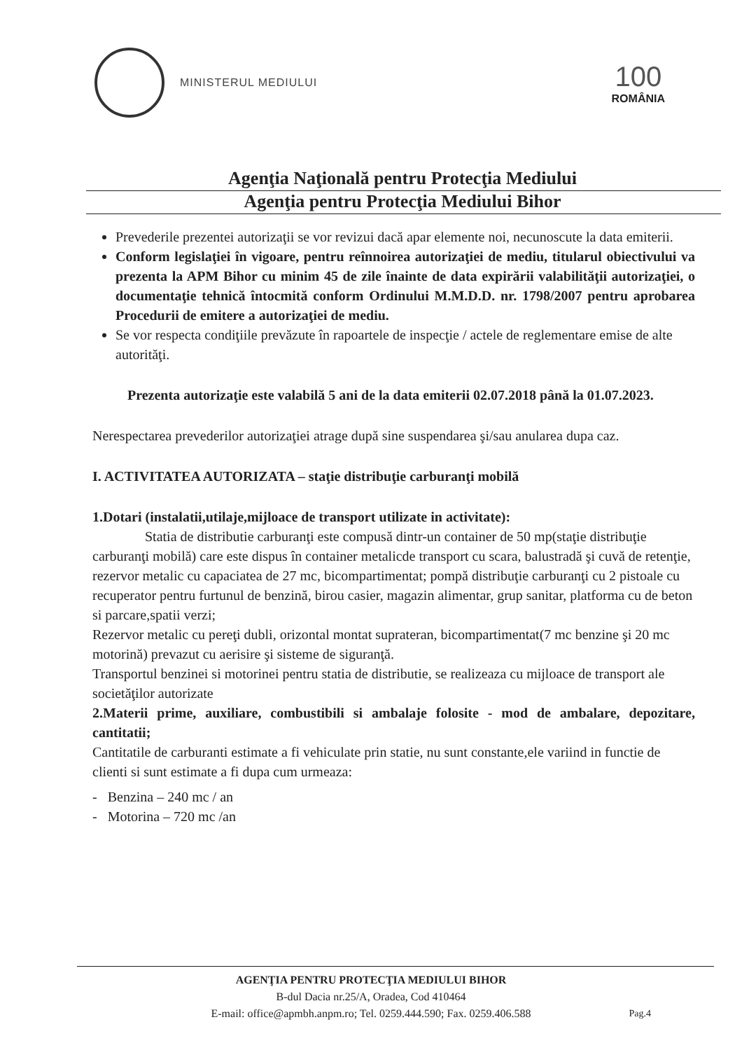MINISTERUL MEDIULUI
100
ROMÂNIA
Agenţia Naţională pentru Protecţia Mediului
Agenţia pentru Protecţia Mediului Bihor
Prevederile prezentei autorizaţii se vor revizui dacă apar elemente noi, necunoscute la data emiterii.
Conform legislaţiei în vigoare, pentru reînnoirea autorizaţiei de mediu, titularul obiectivului va prezenta la APM Bihor cu minim 45 de zile înainte de data expirării valabilităţii autorizaţiei, o documentaţie tehnică întocmită conform Ordinului M.M.D.D. nr. 1798/2007 pentru aprobarea Procedurii de emitere a autorizaţiei de mediu.
Se vor respecta condiţiile prevăzute în rapoartele de inspecţie / actele de reglementare emise de alte autorităţi.
Prezenta autorizaţie este valabilă 5 ani de la data emiterii 02.07.2018 până la 01.07.2023.
Nerespectarea prevederilor autorizaţiei atrage după sine suspendarea şi/sau anularea dupa caz.
I. ACTIVITATEA AUTORIZATA – staţie distribuţie carburanţi mobilă
1.Dotari (instalatii,utilaje,mijloace de transport utilizate in activitate):
Statia de distributie carburanţi este compusă dintr-un container de 50 mp(staţie distribuţie carburanţi mobilă) care este dispus în container metalicde transport cu scara, balustradă şi cuvă de retenţie, rezervor metalic cu capaciatea de 27 mc, bicompartimentat; pompă distribuţie carburanţi cu 2 pistoale cu recuperator pentru furtunul de benzină, birou casier, magazin alimentar, grup sanitar, platforma cu de beton si parcare,spatii verzi;
Rezervor metalic cu pereţi dubli, orizontal montat suprateran, bicompartimentat(7 mc benzine şi 20 mc motorină) prevazut cu aerisire şi sisteme de siguranţă.
Transportul benzinei si motorinei pentru statia de distributie, se realizeaza cu mijloace de transport ale societăţilor autorizate
2.Materii prime, auxiliare, combustibili si ambalaje folosite - mod de ambalare, depozitare, cantitatii;
Cantitatile de carburanti estimate a fi vehiculate prin statie, nu sunt constante,ele variind in functie de clienti si sunt estimate a fi dupa cum urmeaza:
- Benzina – 240 mc / an
- Motorina – 720 mc /an
AGENŢIA PENTRU PROTECŢIA MEDIULUI BIHOR
B-dul Dacia nr.25/A, Oradea, Cod 410464
E-mail: office@apmbh.anpm.ro; Tel. 0259.444.590; Fax. 0259.406.588
Pag.4